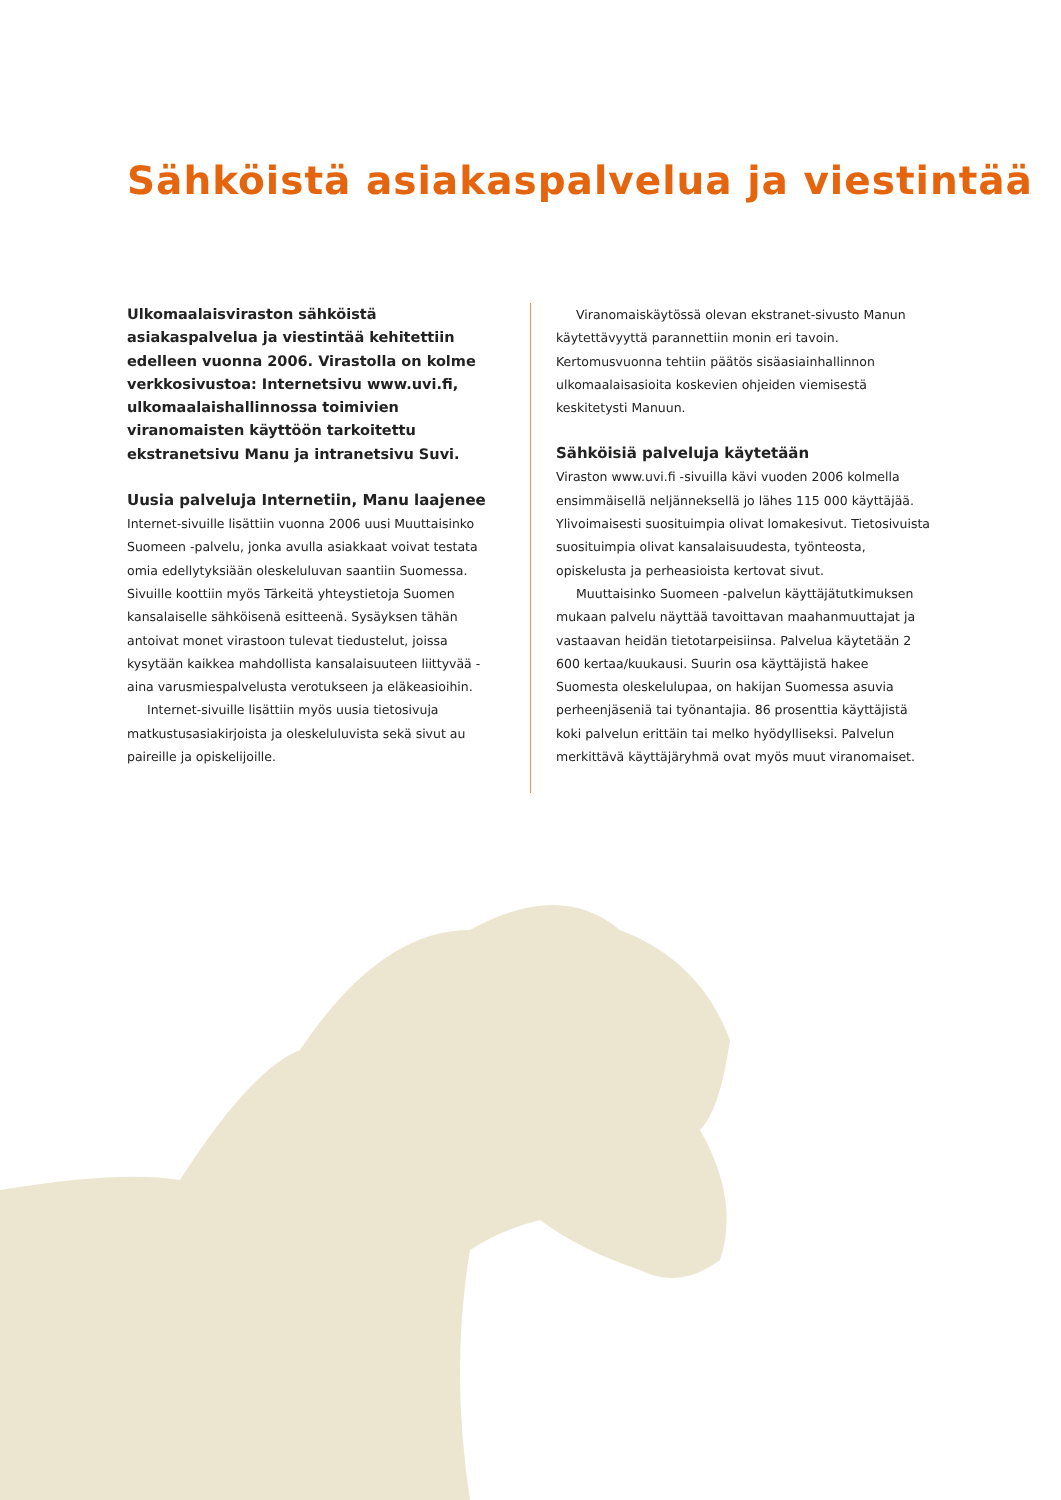Sähköistä asiakaspalvelua ja viestintää
Ulkomaalaisviraston sähköistä asiakaspalvelua ja viestintää kehitettiin edelleen vuonna 2006. Virastolla on kolme verkkosivustoa: Internetsivu www.uvi.fi, ulkomaalaishallinnossa toimivien viranomaisten käyttöön tarkoitettu ekstranetsivu Manu ja intranetsivu Suvi.
Uusia palveluja Internetiin, Manu laajenee
Internet-sivuille lisättiin vuonna 2006 uusi Muuttaisinko Suomeen -palvelu, jonka avulla asiakkaat voivat testata omia edellytyksiään oleskeluluvan saantiin Suomessa. Sivuille koottiin myös Tärkeitä yhteystietoja Suomen kansalaiselle sähköisenä esitteenä. Sysäyksen tähän antoivat monet virastoon tulevat tiedustelut, joissa kysytään kaikkea mahdollista kansalaisuuteen liittyvää - aina varusmiespalvelusta verotukseen ja eläkeasioihin.
Internet-sivuille lisättiin myös uusia tietosivuja matkustusasiakirjoista ja oleskeluluvista sekä sivut au paireille ja opiskelijoille.
Viranomaiskäytössä olevan ekstranet-sivusto Manun käytettävyyttä parannettiin monin eri tavoin. Kertomusvuonna tehtiin päätös sisäasiainhallinnon ulkomaalaisasioita koskevien ohjeiden viemisestä keskitetysti Manuun.
Sähköisiä palveluja käytetään
Viraston www.uvi.fi -sivuilla kävi vuoden 2006 kolmella ensimmäisellä neljänneksellä jo lähes 115 000 käyttäjää. Ylivoimaisesti suosituimpia olivat lomakesivut. Tietosivuista suosituimpia olivat kansalaisuudesta, työnteosta, opiskelusta ja perheasioista kertovat sivut.
Muuttaisinko Suomeen -palvelun käyttäjätutkimuksen mukaan palvelu näyttää tavoittavan maahanmuuttajat ja vastaavan heidän tietotarpeisiinsa. Palvelua käytetään 2 600 kertaa/kuukausi. Suurin osa käyttäjistä hakee Suomesta oleskelulupaa, on hakijan Suomessa asuvia perheenjäseniä tai työnantajia. 86 prosenttia käyttäjistä koki palvelun erittäin tai melko hyödylliseksi. Palvelun merkittävä käyttäjäryhmä ovat myös muut viranomaiset.